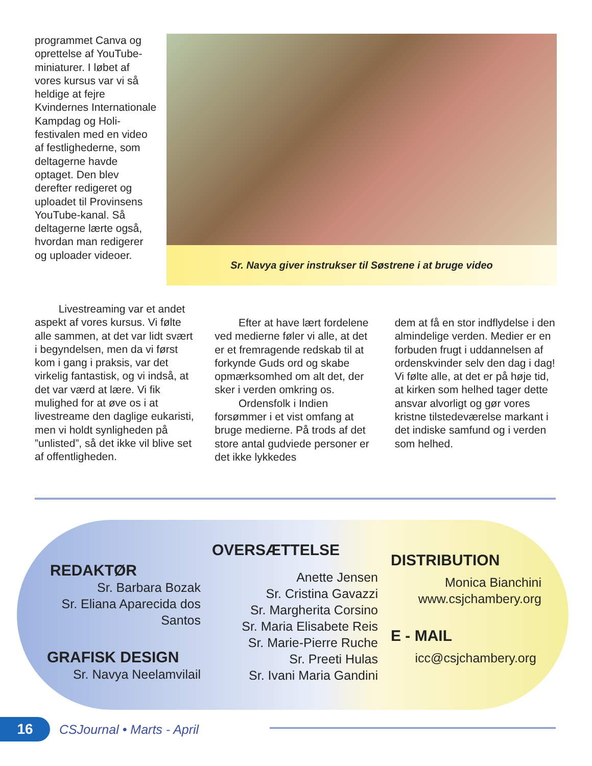programmet Canva og oprettelse af YouTube-miniaturer. I løbet af vores kursus var vi så heldige at fejre Kvindernes Internationale Kampdag og Holi-festivalen med en video af festlighederne, som deltagerne havde optaget. Den blev derefter redigeret og uploadet til Provinsens YouTube-kanal. Så deltagerne lærte også, hvordan man redigerer og uploader videoer.
Sr. Navya giver instrukser til Søstrene i at bruge video
Livestreaming var et andet aspekt af vores kursus. Vi følte alle sammen, at det var lidt svært i begyndelsen, men da vi først kom i gang i praksis, var det virkelig fantastisk, og vi indså, at det var værd at lære. Vi fik mulighed for at øve os i at livestreame den daglige eukaristi, men vi holdt synligheden på ”unlisted”, så det ikke vil blive set af offentligheden.
Efter at have lært fordelene ved medierne føler vi alle, at det er et fremragende redskab til at forkynde Guds ord og skabe opmærksomhed om alt det, der sker i verden omkring os.
Ordensfolk i Indien forsømmer i et vist omfang at bruge medierne. På trods af det store antal gudviede personer er det ikke lykkedes
dem at få en stor indflydelse i den almindelige verden. Medier er en forbuden frugt i uddannelsen af ordenskvinder selv den dag i dag! Vi følte alle, at det er på høje tid, at kirken som helhed tager dette ansvar alvorligt og gør vores kristne tilstedeværelse markant i det indiske samfund og i verden som helhed.
REDAKTØR
Sr. Barbara Bozak
Sr. Eliana Aparecida dos Santos
GRAFISK DESIGN
Sr. Navya Neelamvilail
OVERSÆTTELSE
Anette Jensen
Sr. Cristina Gavazzi
Sr. Margherita Corsino
Sr. Maria Elisabete Reis
Sr. Marie-Pierre Ruche
Sr. Preeti Hulas
Sr. Ivani Maria Gandini
DISTRIBUTION
Monica Bianchini
www.csjchambery.org
E - MAIL
icc@csjchambery.org
16
CSJournal • Marts - April